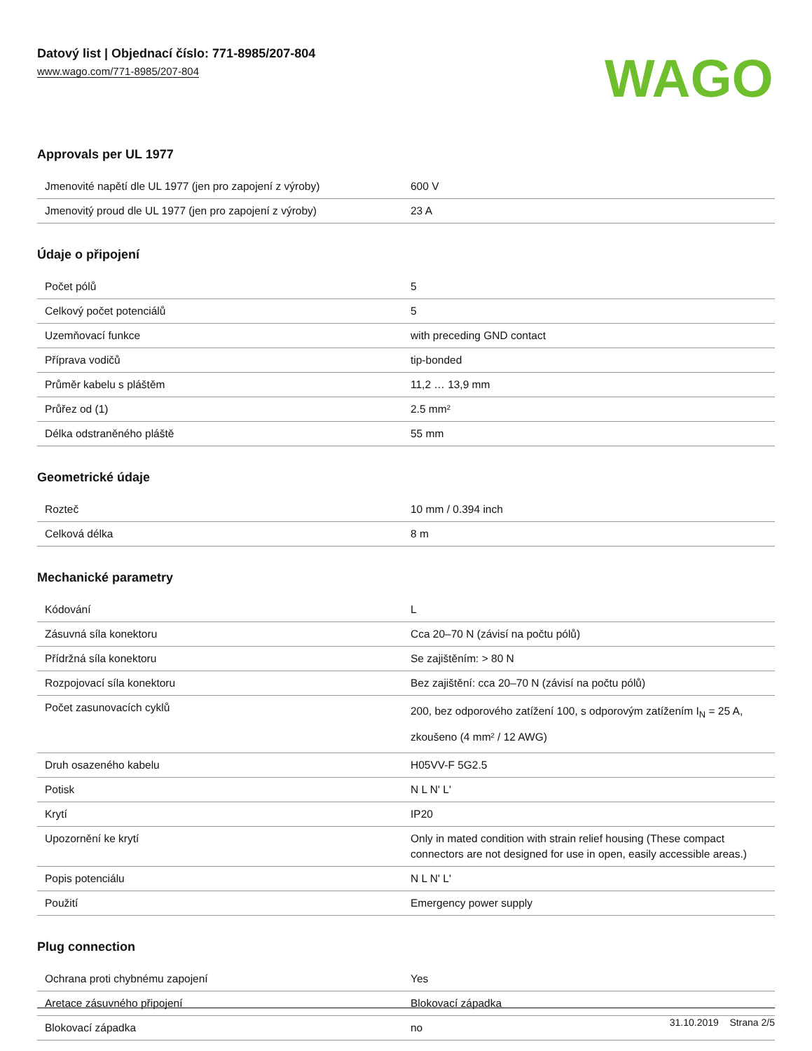Datový list | Objednací číslo: 771-8985/207-804
www.wago.com/771-8985/207-804
WAGO
Approvals per UL 1977
| Jmenovité napětí dle UL 1977 (jen pro zapojení z výroby) | 600 V |
| Jmenovitý proud dle UL 1977 (jen pro zapojení z výroby) | 23 A |
Údaje o připojení
| Počet pólů | 5 |
| Celkový počet potenciálů | 5 |
| Uzemňovací funkce | with preceding GND contact |
| Příprava vodičů | tip-bonded |
| Průměr kabelu s pláštěm | 11,2 … 13,9 mm |
| Průřez od (1) | 2.5 mm² |
| Délka odstraněného pláště | 55 mm |
Geometrické údaje
| Rozteč | 10 mm / 0.394 inch |
| Celková délka | 8 m |
Mechanické parametry
| Kódování | L |
| Zásuvná síla konektoru | Cca 20–70 N (závisí na počtu pólů) |
| Přídržná síla konektoru | Se zajištěním: > 80 N |
| Rozpojovací síla konektoru | Bez zajištění: cca 20–70 N (závisí na počtu pólů) |
| Počet zasunovacích cyklů | 200, bez odporového zatížení 100, s odporovým zatížením I<sub>N</sub> = 25 A, zkoušeno (4 mm² / 12 AWG) |
| Druh osazeného kabelu | H05VV-F 5G2.5 |
| Potisk | N L N' L' |
| Krytí | IP20 |
| Upozornění ke krytí | Only in mated condition with strain relief housing (These compact connectors are not designed for use in open, easily accessible areas.) |
| Popis potenciálu | N L N' L' |
| Použití | Emergency power supply |
Plug connection
| Ochrana proti chybnému zapojení | Yes |
| Aretace zásuvného připojení | Blokovací západka |
| Blokovací západka | no |
31.10.2019 Strana 2/5